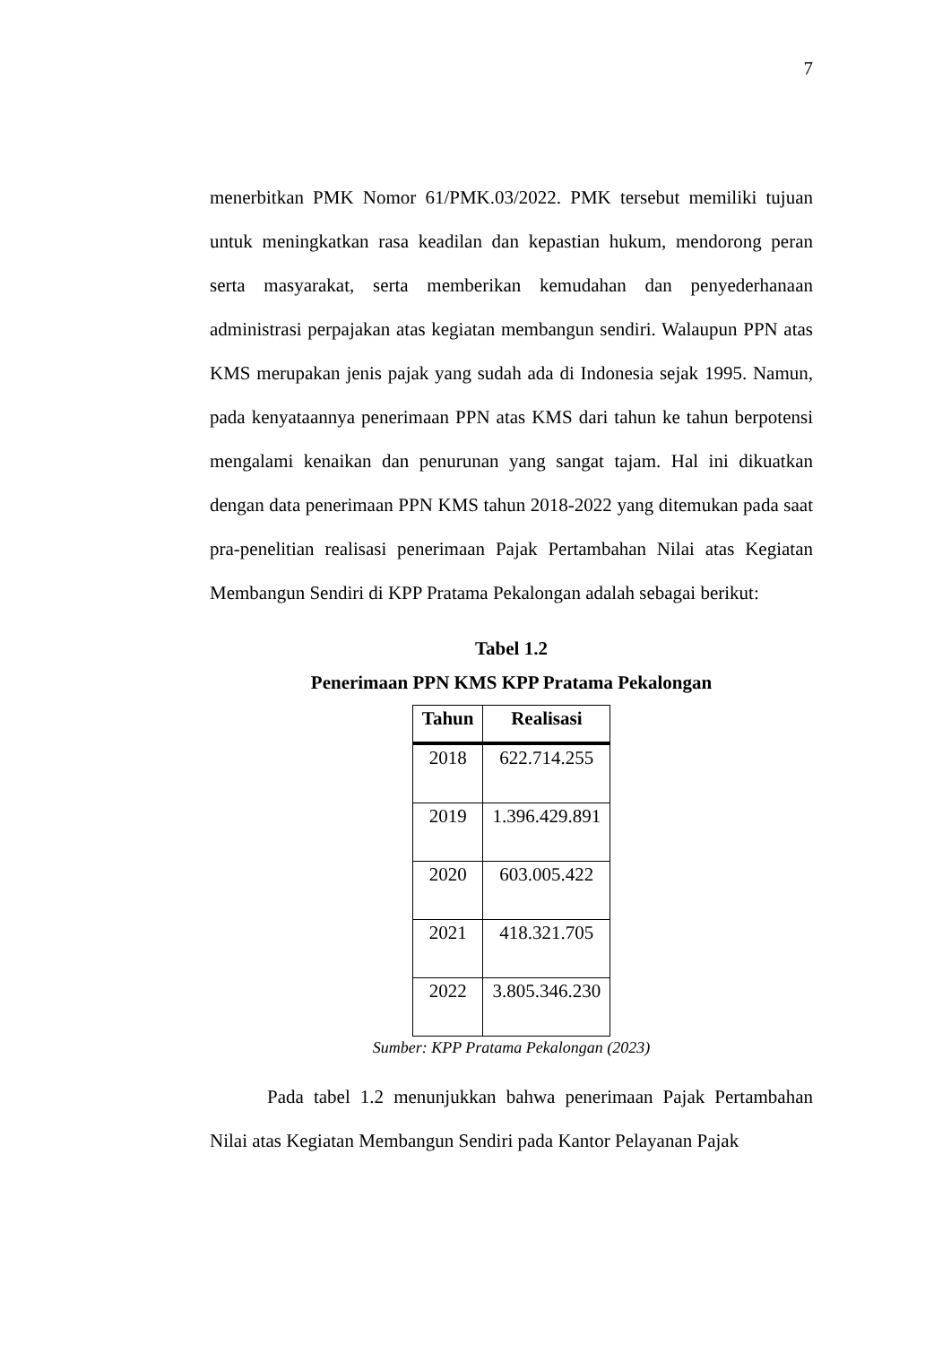7
menerbitkan PMK Nomor 61/PMK.03/2022. PMK tersebut memiliki tujuan untuk meningkatkan rasa keadilan dan kepastian hukum, mendorong peran serta masyarakat, serta memberikan kemudahan dan penyederhanaan administrasi perpajakan atas kegiatan membangun sendiri. Walaupun PPN atas KMS merupakan jenis pajak yang sudah ada di Indonesia sejak 1995. Namun, pada kenyataannya penerimaan PPN atas KMS dari tahun ke tahun berpotensi mengalami kenaikan dan penurunan yang sangat tajam. Hal ini dikuatkan dengan data penerimaan PPN KMS tahun 2018-2022 yang ditemukan pada saat pra-penelitian realisasi penerimaan Pajak Pertambahan Nilai atas Kegiatan Membangun Sendiri di KPP Pratama Pekalongan adalah sebagai berikut:
Tabel 1.2
Penerimaan PPN KMS KPP Pratama Pekalongan
| Tahun | Realisasi |
| --- | --- |
| 2018 | 622.714.255 |
| 2019 | 1.396.429.891 |
| 2020 | 603.005.422 |
| 2021 | 418.321.705 |
| 2022 | 3.805.346.230 |
Sumber: KPP Pratama Pekalongan (2023)
Pada tabel 1.2 menunjukkan bahwa penerimaan Pajak Pertambahan Nilai atas Kegiatan Membangun Sendiri pada Kantor Pelayanan Pajak